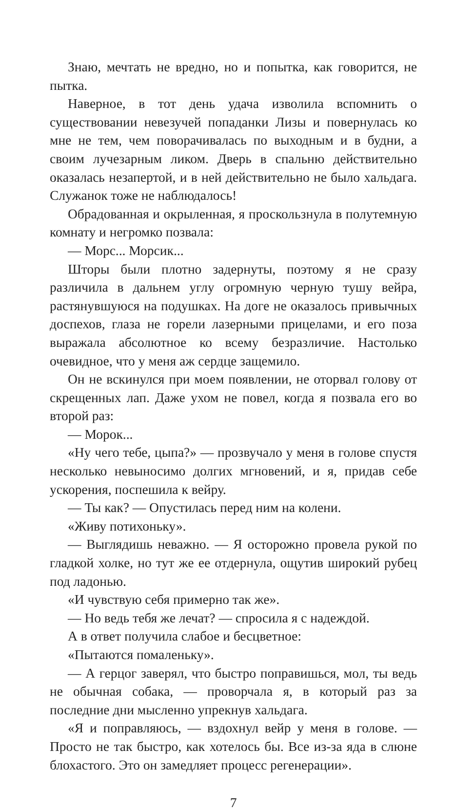Знаю, мечтать не вредно, но и попытка, как говорится, не пытка.
Наверное, в тот день удача изволила вспомнить о существовании невезучей попаданки Лизы и повернулась ко мне не тем, чем поворачивалась по выходным и в будни, а своим лучезарным ликом. Дверь в спальню действительно оказалась незапертой, и в ней действительно не было хальдага. Служанок тоже не наблюдалось!
Обрадованная и окрыленная, я проскользнула в полутемную комнату и негромко позвала:
— Морс... Морсик...
Шторы были плотно задернуты, поэтому я не сразу различила в дальнем углу огромную черную тушу вейра, растянувшуюся на подушках. На доге не оказалось привычных доспехов, глаза не горели лазерными прицелами, и его поза выражала абсолютное ко всему безразличие. Настолько очевидное, что у меня аж сердце защемило.
Он не вскинулся при моем появлении, не оторвал голову от скрещенных лап. Даже ухом не повел, когда я позвала его во второй раз:
— Морок...
«Ну чего тебе, цыпа?» — прозвучало у меня в голове спустя несколько невыносимо долгих мгновений, и я, придав себе ускорения, поспешила к вейру.
— Ты как? — Опустилась перед ним на колени.
«Живу потихоньку».
— Выглядишь неважно. — Я осторожно провела рукой по гладкой холке, но тут же ее отдернула, ощутив широкий рубец под ладонью.
«И чувствую себя примерно так же».
— Но ведь тебя же лечат? — спросила я с надеждой.
А в ответ получила слабое и бесцветное:
«Пытаются помаленьку».
— А герцог заверял, что быстро поправишься, мол, ты ведь не обычная собака, — проворчала я, в который раз за последние дни мысленно упрекнув хальдага.
«Я и поправляюсь, — вздохнул вейр у меня в голове. — Просто не так быстро, как хотелось бы. Все из-за яда в слюне блохастого. Это он замедляет процесс регенерации».
7